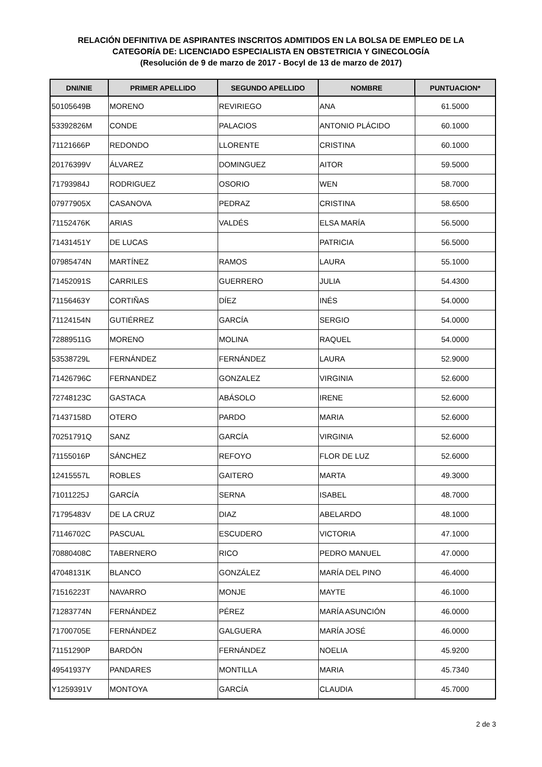RELACIÓN DEFINITIVA DE ASPIRANTES INSCRITOS ADMITIDOS EN LA BOLSA DE EMPLEO DE LA
CATEGORÍA DE: LICENCIADO ESPECIALISTA EN OBSTETRICIA Y GINECOLOGÍA
(Resolución de 9 de marzo de 2017 - Bocyl de 13 de marzo de 2017)
| DNI/NIE | PRIMER APELLIDO | SEGUNDO APELLIDO | NOMBRE | PUNTUACION* |
| --- | --- | --- | --- | --- |
| 50105649B | MORENO | REVIRIEGO | ANA | 61.5000 |
| 53392826M | CONDE | PALACIOS | ANTONIO PLÁCIDO | 60.1000 |
| 71121666P | REDONDO | LLORENTE | CRISTINA | 60.1000 |
| 20176399V | ÁLVAREZ | DOMINGUEZ | AITOR | 59.5000 |
| 71793984J | RODRIGUEZ | OSORIO | WEN | 58.7000 |
| 07977905X | CASANOVA | PEDRAZ | CRISTINA | 58.6500 |
| 71152476K | ARIAS | VALDÉS | ELSA MARÍA | 56.5000 |
| 71431451Y | DE LUCAS | | PATRICIA | 56.5000 |
| 07985474N | MARTÍNEZ | RAMOS | LAURA | 55.1000 |
| 71452091S | CARRILES | GUERRERO | JULIA | 54.4300 |
| 71156463Y | CORTIÑAS | DÍEZ | INÉS | 54.0000 |
| 71124154N | GUTIÉRREZ | GARCÍA | SERGIO | 54.0000 |
| 72889511G | MORENO | MOLINA | RAQUEL | 54.0000 |
| 53538729L | FERNÁNDEZ | FERNÁNDEZ | LAURA | 52.9000 |
| 71426796C | FERNANDEZ | GONZALEZ | VIRGINIA | 52.6000 |
| 72748123C | GASTACA | ABÁSOLO | IRENE | 52.6000 |
| 71437158D | OTERO | PARDO | MARIA | 52.6000 |
| 70251791Q | SANZ | GARCÍA | VIRGINIA | 52.6000 |
| 71155016P | SÁNCHEZ | REFOYO | FLOR DE LUZ | 52.6000 |
| 12415557L | ROBLES | GAITERO | MARTA | 49.3000 |
| 71011225J | GARCÍA | SERNA | ISABEL | 48.7000 |
| 71795483V | DE LA CRUZ | DIAZ | ABELARDO | 48.1000 |
| 71146702C | PASCUAL | ESCUDERO | VICTORIA | 47.1000 |
| 70880408C | TABERNERO | RICO | PEDRO MANUEL | 47.0000 |
| 47048131K | BLANCO | GONZÁLEZ | MARÍA DEL PINO | 46.4000 |
| 71516223T | NAVARRO | MONJE | MAYTE | 46.1000 |
| 71283774N | FERNÁNDEZ | PÉREZ | MARÍA ASUNCIÓN | 46.0000 |
| 71700705E | FERNÁNDEZ | GALGUERA | MARÍA JOSÉ | 46.0000 |
| 71151290P | BARDÓN | FERNÁNDEZ | NOELIA | 45.9200 |
| 49541937Y | PANDARES | MONTILLA | MARIA | 45.7340 |
| Y1259391V | MONTOYA | GARCÍA | CLAUDIA | 45.7000 |
2 de 3